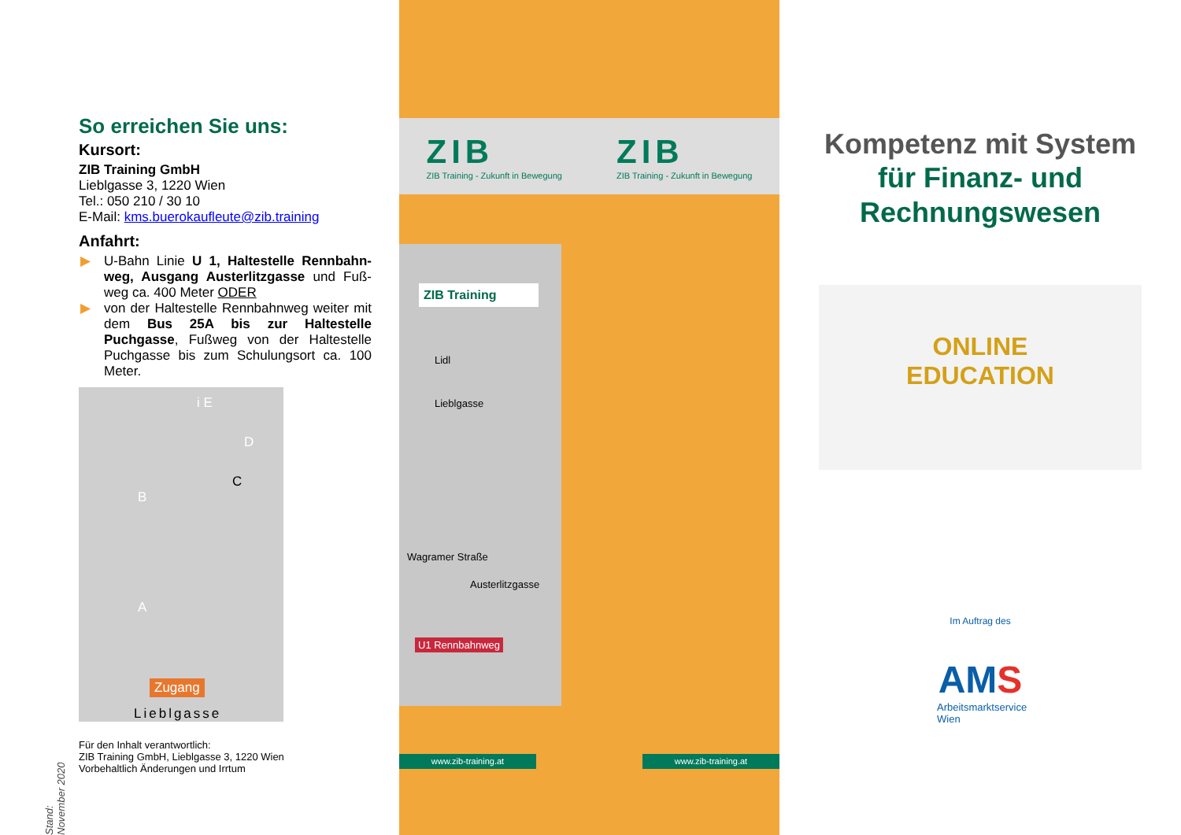So erreichen Sie uns:
Kursort:
ZIB Training GmbH
Lieblgasse 3, 1220 Wien
Tel.: 050 210 / 30 10
E-Mail: kms.buerokaufleute@zib.training
Anfahrt:
▶ U-Bahn Linie U 1, Haltestelle Rennbahn-weg, Ausgang Austerlitzgasse und Fuß-weg ca. 400 Meter ODER
▶ von der Haltestelle Rennbahnweg weiter mit dem Bus 25A bis zur Haltestelle Puchgasse, Fußweg von der Haltestelle Puchgasse bis zum Schulungsort ca. 100 Meter.
i E
D
C
B
A
Zugang
Lieblgasse
Für den Inhalt verantwortlich:
ZIB Training GmbH, Lieblgasse 3, 1220 Wien
Vorbehaltlich Änderungen und Irrtum
Stand: November 2020
ZIB
ZIB Training - Zukunft in Bewegung
ZIB
ZIB Training - Zukunft in Bewegung
ZIB Training
Lidl
Lieblgasse
Wagramer Straße
Austerlitzgasse
U1 Rennbahnweg
www.zib-training.at www.zib-training.at
Kompetenz mit System
für Finanz- und
Rechnungswesen
ONLINE
EDUCATION
Im Auftrag des
AMS
Arbeitsmarktservice
Wien